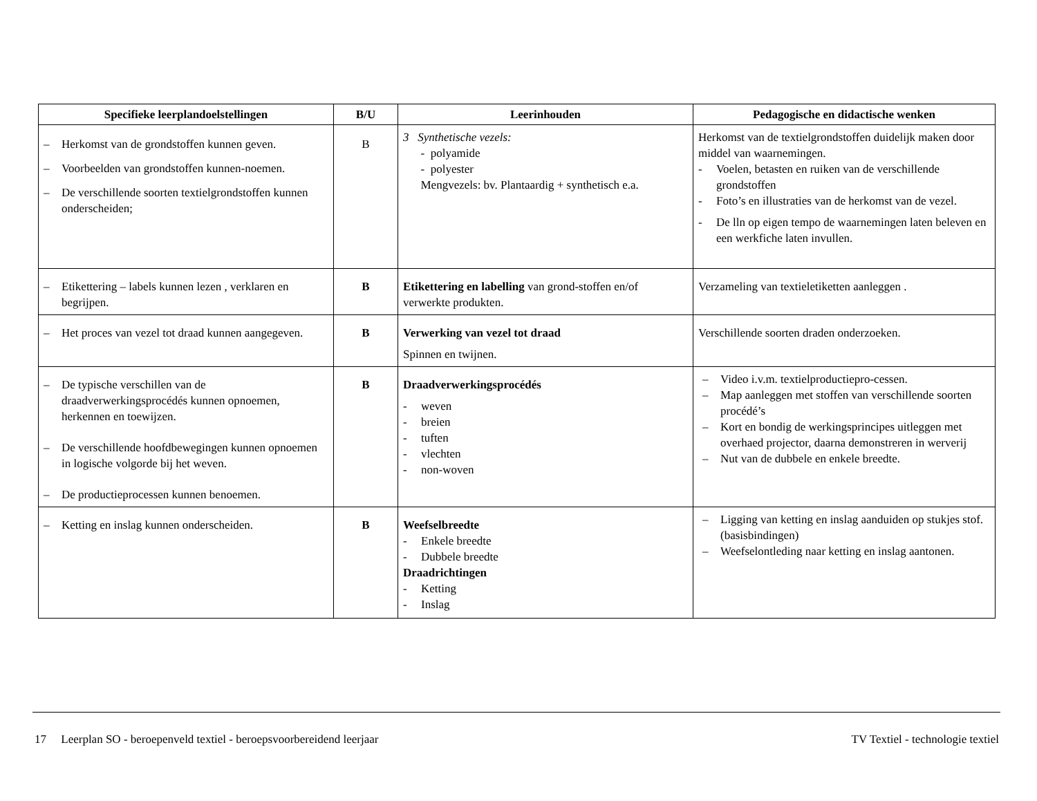| Specifieke leerplandoelstellingen | B/U | Leerinhouden | Pedagogische en didactische wenken |
| --- | --- | --- | --- |
| – Herkomst van de grondstoffen kunnen geven. – Voorbeelden van grondstoffen kunnen-noemen. – De verschillende soorten textielgrondstoffen kunnen onderscheiden; | B | 3 Synthetische vezels: - polyamide - polyester Mengvezels: bv. Plantaardig + synthetisch e.a. | Herkomst van de textielgrondstoffen duidelijk maken door middel van waarnemingen. - Voelen, betasten en ruiken van de verschillende grondstoffen - Foto’s en illustraties van de herkomst van de vezel. - De lln op eigen tempo de waarnemingen laten beleven en een werkfiche laten invullen. |
| – Etikettering – labels kunnen lezen , verklaren en begrijpen. | B | Etikettering en labelling van grond-stoffen en/of verwerkte produkten. | Verzameling van textieletiketten aanleggen . |
| – Het proces van vezel tot draad kunnen aangegeven. | B | Verwerking van vezel tot draad Spinnen en twijnen. | Verschillende soorten draden onderzoeken. |
| – De typische verschillen van de draadverwerkingsprocédés kunnen opnoemen, herkennen en toewijzen. – De verschillende hoofdbewegingen kunnen opnoemen in logische volgorde bij het weven. – De productieprocessen kunnen benoemen. | B | Draadverwerkingsprocédés - weven - breien - tuften - vlechten - non-woven | – Video i.v.m. textielproductiepro-cessen. – Map aanleggen met stoffen van verschillende soorten procédé’s – Kort en bondig de werkingsprincipes uitleggen met overhaed projector, daarna demonstreren in werverij – Nut van de dubbele en enkele breedte. |
| – Ketting en inslag kunnen onderscheiden. | B | Weefselbreedte - Enkele breedte - Dubbele breedte Draadrichtingen - Ketting - Inslag | – Ligging van ketting en inslag aanduiden op stukjes stof. (basisbindingen) – Weefselontleding naar ketting en inslag aantonen. |
17 Leerplan SO - beroepenveld textiel - beroepsvoorbereidend leerjaar TV Textiel - technologie textiel